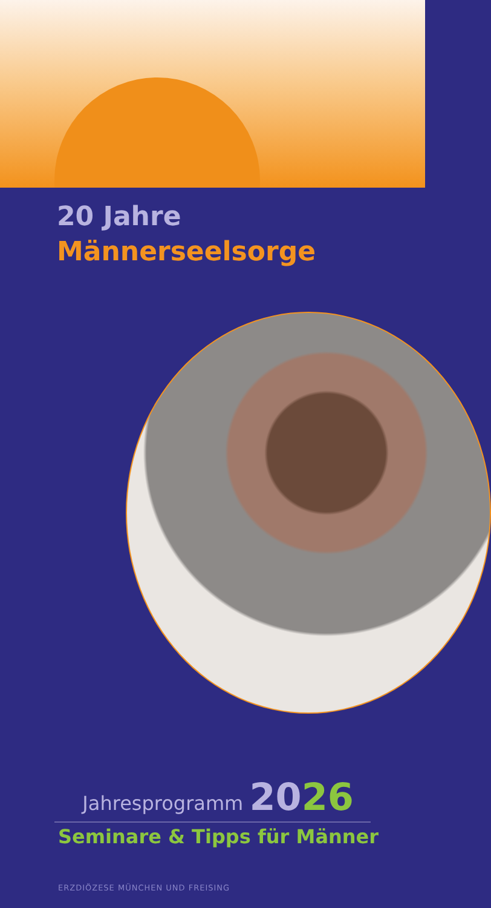20 Jahre
Männerseelsorge
Jahresprogramm 2026
Seminare & Tipps für Männer
ERZDIÖZESE MÜNCHEN UND FREISING